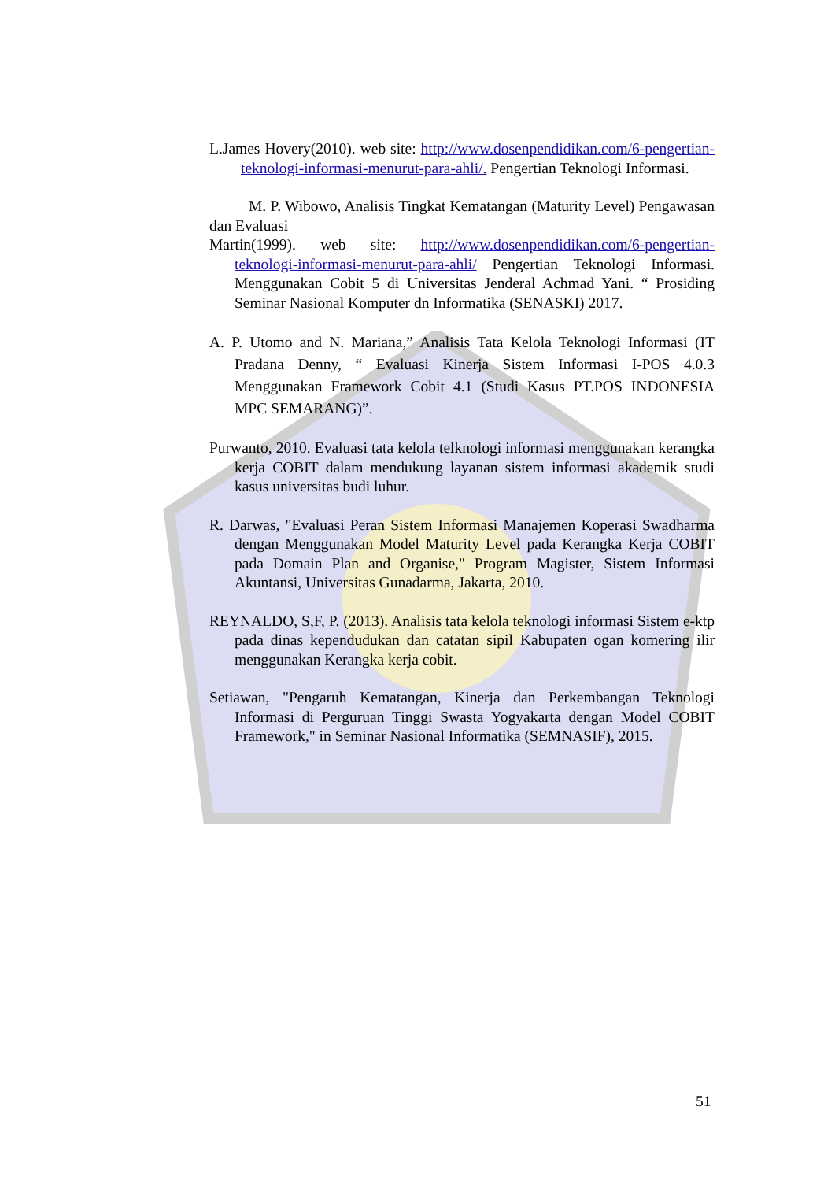L.James Hovery(2010). web site: http://www.dosenpendidikan.com/6-pengertian-teknologi-informasi-menurut-para-ahli/. Pengertian Teknologi Informasi.
M. P. Wibowo, Analisis Tingkat Kematangan (Maturity Level) Pengawasan dan Evaluasi
Martin(1999). web site: http://www.dosenpendidikan.com/6-pengertian-teknologi-informasi-menurut-para-ahli/ Pengertian Teknologi Informasi. Menggunakan Cobit 5 di Universitas Jenderal Achmad Yani. “ Prosiding Seminar Nasional Komputer dn Informatika (SENASKI) 2017.
A. P. Utomo and N. Mariana,” Analisis Tata Kelola Teknologi Informasi (IT Pradana Denny, “ Evaluasi Kinerja Sistem Informasi I-POS 4.0.3 Menggunakan Framework Cobit 4.1 (Studi Kasus PT.POS INDONESIA MPC SEMARANG)”.
Purwanto, 2010. Evaluasi tata kelola telknologi informasi menggunakan kerangka kerja COBIT dalam mendukung layanan sistem informasi akademik studi kasus universitas budi luhur.
R. Darwas, "Evaluasi Peran Sistem Informasi Manajemen Koperasi Swadharma dengan Menggunakan Model Maturity Level pada Kerangka Kerja COBIT pada Domain Plan and Organise," Program Magister, Sistem Informasi Akuntansi, Universitas Gunadarma, Jakarta, 2010.
REYNALDO, S,F, P. (2013). Analisis tata kelola teknologi informasi Sistem e-ktp pada dinas kependudukan dan catatan sipil Kabupaten ogan komering ilir menggunakan Kerangka kerja cobit.
Setiawan, "Pengaruh Kematangan, Kinerja dan Perkembangan Teknologi Informasi di Perguruan Tinggi Swasta Yogyakarta dengan Model COBIT Framework," in Seminar Nasional Informatika (SEMNASIF), 2015.
51